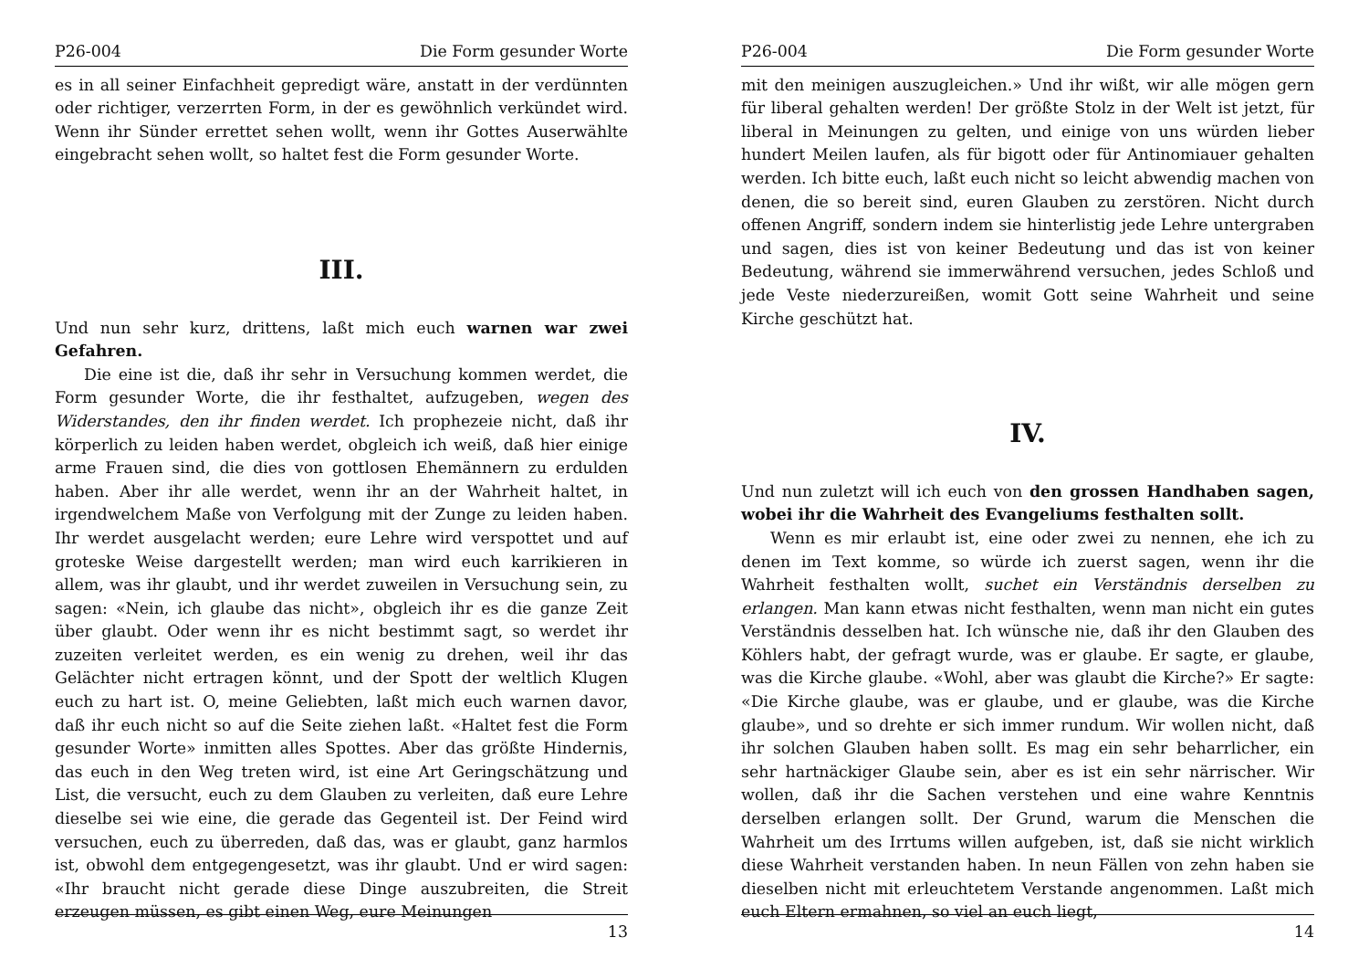P26-004 Die Form gesunder Worte
es in all seiner Einfachheit gepredigt wäre, anstatt in der verdünnten oder richtiger, verzerrten Form, in der es gewöhnlich verkündet wird. Wenn ihr Sünder errettet sehen wollt, wenn ihr Gottes Auserwählte eingebracht sehen wollt, so haltet fest die Form gesunder Worte.
III.
Und nun sehr kurz, drittens, laßt mich euch warnen war zwei Gefahren.
Die eine ist die, daß ihr sehr in Versuchung kommen werdet, die Form gesunder Worte, die ihr festhaltet, aufzugeben, wegen des Widerstandes, den ihr finden werdet. Ich prophezeie nicht, daß ihr körperlich zu leiden haben werdet, obgleich ich weiß, daß hier einige arme Frauen sind, die dies von gottlosen Ehemännern zu erdulden haben. Aber ihr alle werdet, wenn ihr an der Wahrheit haltet, in irgendwelchem Maße von Verfolgung mit der Zunge zu leiden haben. Ihr werdet ausgelacht werden; eure Lehre wird verspottet und auf groteske Weise dargestellt werden; man wird euch karrikieren in allem, was ihr glaubt, und ihr werdet zuweilen in Versuchung sein, zu sagen: «Nein, ich glaube das nicht», obgleich ihr es die ganze Zeit über glaubt. Oder wenn ihr es nicht bestimmt sagt, so werdet ihr zuzeiten verleitet werden, es ein wenig zu drehen, weil ihr das Gelächter nicht ertragen könnt, und der Spott der weltlich Klugen euch zu hart ist. O, meine Geliebten, laßt mich euch warnen davor, daß ihr euch nicht so auf die Seite ziehen laßt. «Haltet fest die Form gesunder Worte» inmitten alles Spottes. Aber das größte Hindernis, das euch in den Weg treten wird, ist eine Art Geringschätzung und List, die versucht, euch zu dem Glauben zu verleiten, daß eure Lehre dieselbe sei wie eine, die gerade das Gegenteil ist. Der Feind wird versuchen, euch zu überreden, daß das, was er glaubt, ganz harmlos ist, obwohl dem entgegengesetzt, was ihr glaubt. Und er wird sagen: «Ihr braucht nicht gerade diese Dinge auszubreiten, die Streit erzeugen müssen, es gibt einen Weg, eure Meinungen
13
P26-004 Die Form gesunder Worte
mit den meinigen auszugleichen.» Und ihr wißt, wir alle mögen gern für liberal gehalten werden! Der größte Stolz in der Welt ist jetzt, für liberal in Meinungen zu gelten, und einige von uns würden lieber hundert Meilen laufen, als für bigott oder für Antinomiauer gehalten werden. Ich bitte euch, laßt euch nicht so leicht abwendig machen von denen, die so bereit sind, euren Glauben zu zerstören. Nicht durch offenen Angriff, sondern indem sie hinterlistig jede Lehre untergraben und sagen, dies ist von keiner Bedeutung und das ist von keiner Bedeutung, während sie immerwährend versuchen, jedes Schloß und jede Veste niederzureißen, womit Gott seine Wahrheit und seine Kirche geschützt hat.
IV.
Und nun zuletzt will ich euch von den grossen Handhaben sagen, wobei ihr die Wahrheit des Evangeliums festhalten sollt.
Wenn es mir erlaubt ist, eine oder zwei zu nennen, ehe ich zu denen im Text komme, so würde ich zuerst sagen, wenn ihr die Wahrheit festhalten wollt, suchet ein Verständnis derselben zu erlangen. Man kann etwas nicht festhalten, wenn man nicht ein gutes Verständnis desselben hat. Ich wünsche nie, daß ihr den Glauben des Köhlers habt, der gefragt wurde, was er glaube. Er sagte, er glaube, was die Kirche glaube. «Wohl, aber was glaubt die Kirche?» Er sagte: «Die Kirche glaube, was er glaube, und er glaube, was die Kirche glaube», und so drehte er sich immer rundum. Wir wollen nicht, daß ihr solchen Glauben haben sollt. Es mag ein sehr beharrlicher, ein sehr hartnäckiger Glaube sein, aber es ist ein sehr närrischer. Wir wollen, daß ihr die Sachen verstehen und eine wahre Kenntnis derselben erlangen sollt. Der Grund, warum die Menschen die Wahrheit um des Irrtums willen aufgeben, ist, daß sie nicht wirklich diese Wahrheit verstanden haben. In neun Fällen von zehn haben sie dieselben nicht mit erleuchtetem Verstande angenommen. Laßt mich euch Eltern ermahnen, so viel an euch liegt,
14